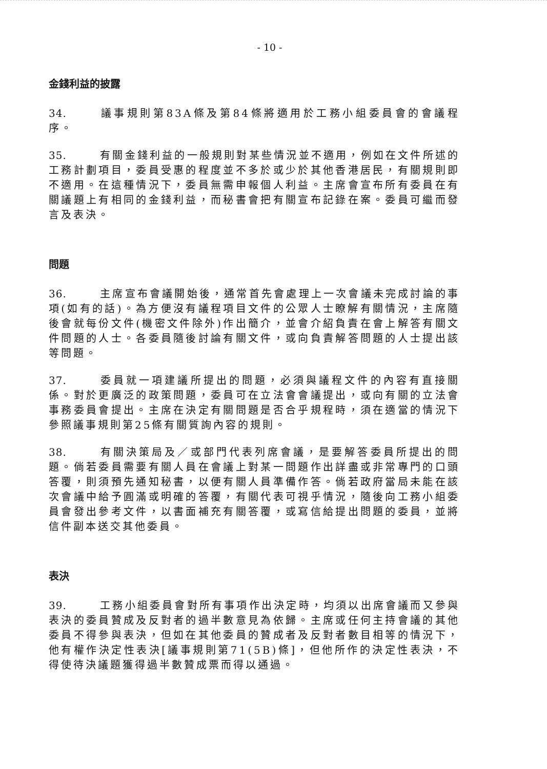- 10 -
金錢利益的披露
34. 議事規則第83A條及第84條將適用於工務小組委員會的會議程序。
35. 有關金錢利益的一般規則對某些情況並不適用，例如在文件所述的工務計劃項目，委員受惠的程度並不多於或少於其他香港居民，有關規則即不適用。在這種情況下，委員無需申報個人利益。主席會宣布所有委員在有關議題上有相同的金錢利益，而秘書會把有關宣布記錄在案。委員可繼而發言及表決。
問題
36. 主席宣布會議開始後，通常首先會處理上一次會議未完成討論的事項(如有的話)。為方便沒有議程項目文件的公眾人士瞭解有關情況，主席隨後會就每份文件(機密文件除外)作出簡介，並會介紹負責在會上解答有關文件問題的人士。各委員隨後討論有關文件，或向負責解答問題的人士提出該等問題。
37. 委員就一項建議所提出的問題，必須與議程文件的內容有直接關係。對於更廣泛的政策問題，委員可在立法會會議提出，或向有關的立法會事務委員會提出。主席在決定有關問題是否合乎規程時，須在適當的情況下參照議事規則第25條有關質詢內容的規則。
38. 有關決策局及／或部門代表列席會議，是要解答委員所提出的問題。倘若委員需要有關人員在會議上對某一問題作出詳盡或非常專門的口頭答覆，則須預先通知秘書，以便有關人員準備作答。倘若政府當局未能在該次會議中給予圓滿或明確的答覆，有關代表可視乎情況，隨後向工務小組委員會發出參考文件，以書面補充有關答覆，或寫信給提出問題的委員，並將信件副本送交其他委員。
表決
39. 工務小組委員會對所有事項作出決定時，均須以出席會議而又參與表決的委員贊成及反對者的過半數意見為依歸。主席或任何主持會議的其他委員不得參與表決，但如在其他委員的贊成者及反對者數目相等的情況下，他有權作決定性表決[議事規則第71(5B)條]，但他所作的決定性表決，不得使待決議題獲得過半數贊成票而得以通過。